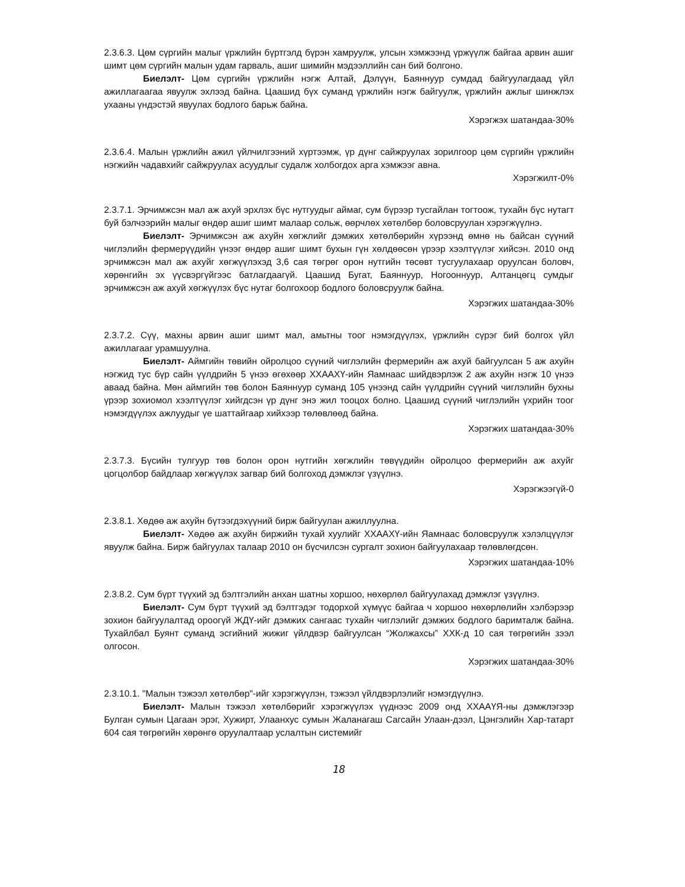2.3.6.3. Цөм сүргийн малыг үржлийн бүртгэлд бүрэн хамруулж, улсын хэмжээнд үржүүлж байгаа арвин ашиг шимт цөм сүргийн малын удам гарваль, ашиг шимийн мэдээллийн сан бий болгоно.
Биелэлт- Цөм сүргийн үржлийн нэгж Алтай, Дэлүүн, Баяннуур сумдад байгуулагдаад үйл ажиллагаагаа явуулж эхлээд байна. Цаашид бүх суманд үржлийн нэгж байгуулж, үржлийн ажлыг шинжлэх ухааны үндэстэй явуулах бодлого барьж байна.
Хэрэгжэх шатандаа-30%
2.3.6.4. Малын үржлийн ажил үйлчилгээний хүртээмж, үр дүнг сайжруулах зорилгоор цөм сүргийн үржлийн нэгжийн чадавхийг сайжруулах асуудлыг судалж холбогдох арга хэмжээг авна.
Хэрэгжилт-0%
2.3.7.1. Эрчимжсэн мал аж ахуй эрхлэх бүс нутгуудыг аймаг, сум бүрээр тусгайлан тогтоож, тухайн бүс нутагт буй бэлчээрийн малыг өндөр ашиг шимт малаар сольж, өөрчлөх хөтөлбөр боловсруулан хэрэгжүүлнэ.
Биелэлт- Эрчимжсэн аж ахуйн хөгжлийг дэмжих хөтөлбөрийн хүрээнд өмнө нь байсан сүүний чиглэлийн фермерүүдийн үнээг өндөр ашиг шимт бухын гүн хөлдөөсөн үрээр хээлтүүлэг хийсэн. 2010 онд эрчимжсэн мал аж ахуйг хөгжүүлэхэд 3,6 сая төгрөг орон нутгийн төсөвт тусгуулахаар оруулсан боловч, хөрөнгийн эх үүсвэргүйгээс батлагдаагүй. Цаашид Бугат, Баяннуур, Ногооннуур, Алтанцөгц сумдыг эрчимжсэн аж ахуй хөгжүүлэх бүс нутаг болгохоор бодлого боловсруулж байна.
Хэрэгжих шатандаа-30%
2.3.7.2. Сүү, махны арвин ашиг шимт мал, амьтны тоог нэмэгдүүлэх, үржлийн сүрэг бий болгох үйл ажиллагааг урамшуулна.
Биелэлт- Аймгийн төвийн ойролцоо сүүний чиглэлийн фермерийн аж ахуй байгуулсан 5 аж ахуйн нэгжид тус бүр сайн үүлдрийн 5 үнээ өгөхөөр ХХААХҮ-ийн Яамнаас шийдвэрлэж 2 аж ахуйн нэгж 10 үнээ аваад байна. Мөн аймгийн төв болон Баяннуур суманд 105 үнээнд сайн үүлдрийн сүүний чиглэлийн бухны үрээр зохиомол хээлтүүлэг хийгдсэн үр дүнг энэ жил тооцох болно. Цаашид сүүний чиглэлийн үхрийн тоог нэмэгдүүлэх ажлуудыг үе шаттайгаар хийхээр төлөвлөөд байна.
Хэрэгжих шатандаа-30%
2.3.7.3. Бүсийн тулгуур төв болон орон нутгийн хөгжлийн төвүүдийн ойролцоо фермерийн аж ахуйг цогцолбор байдлаар хөгжүүлэх загвар бий болгоход дэмжлэг үзүүлнэ.
Хэрэгжээгүй-0
2.3.8.1. Хөдөө аж ахуйн бүтээгдэхүүний бирж байгуулан ажиллуулна.
Биелэлт- Хөдөө аж ахуйн биржийн тухай хуулийг ХХААХҮ-ийн Яамнаас боловсруулж хэлэлцүүлэг явуулж байна. Бирж байгуулах талаар 2010 он бүсчилсэн сургалт зохион байгуулахаар төлөвлөгдсөн.
Хэрэгжих шатандаа-10%
2.3.8.2. Сум бүрт түүхий эд бэлтгэлийн анхан шатны хоршоо, нөхөрлөл байгуулахад дэмжлэг үзүүлнэ.
Биелэлт- Сум бүрт түүхий эд бэлтгэдэг тодорхой хүмүүс байгаа ч хоршоо нөхөрлөлийн хэлбэрээр зохион байгуулалтад ороогүй ЖДҮ-ийг дэмжих сангаас тухайн чиглэлийг дэмжих бодлого баримталж байна. Тухайлбал Буянт суманд эсгийний жижиг үйлдвэр байгуулсан “Жолжахсы” ХХК-д 10 сая төгрөгийн зээл олгосон.
Хэрэгжих шатандаа-30%
2.3.10.1. "Малын тэжээл хөтөлбөр"-ийг хэрэгжүүлэн, тэжээл үйлдвэрлэлийг нэмэгдүүлнэ.
Биелэлт- Малын тэжээл хөтөлбөрийг хэрэгжүүлэх үүднээс 2009 онд ХХААҮЯ-ны дэмжлэгээр Булган сумын Цагаан эрэг, Хужирт, Улаанхус сумын Жаланагаш Сагсайн Улаан-дээл, Цэнгэлийн Хар-татарт 604 сая төгрөгийн хөрөнгө оруулалтаар услалтын системийг
18